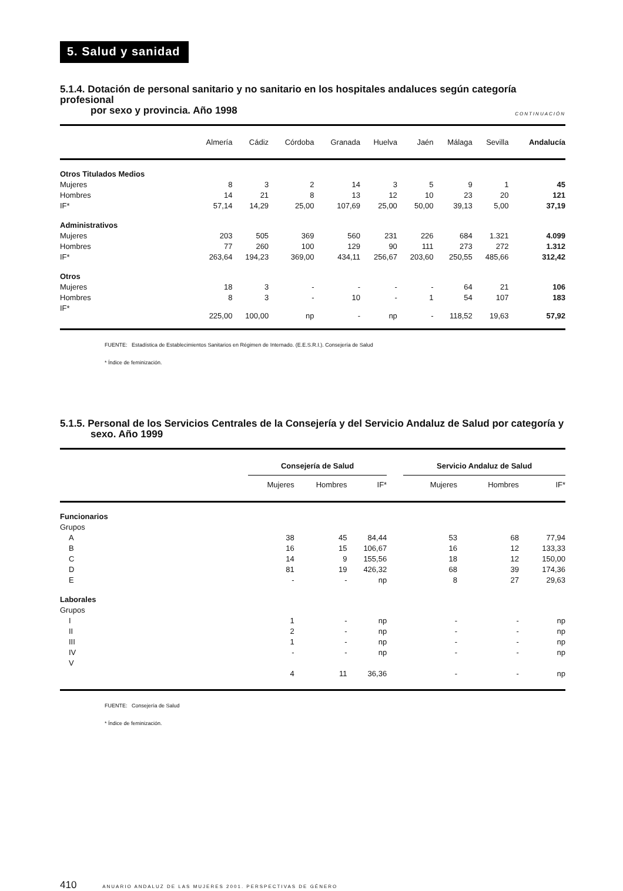5. Salud y sanidad
5.1.4. Dotación de personal sanitario y no sanitario en los hospitales andaluces según categoría profesional
por sexo y provincia. Año 1998 CONTINUACIÓN
| | Almería | Cádiz | Córdoba | Granada | Huelva | Jaén | Málaga | Sevilla | Andalucía |
| --- | --- | --- | --- | --- | --- | --- | --- | --- | --- |
| Otros Titulados Medios | | | | | | | | | |
| Mujeres | 8 | 3 | 2 | 14 | 3 | 5 | 9 | 1 | 45 |
| Hombres | 14 | 21 | 8 | 13 | 12 | 10 | 23 | 20 | 121 |
| IF* | 57,14 | 14,29 | 25,00 | 107,69 | 25,00 | 50,00 | 39,13 | 5,00 | 37,19 |
| Administrativos | | | | | | | | | |
| Mujeres | 203 | 505 | 369 | 560 | 231 | 226 | 684 | 1.321 | 4.099 |
| Hombres | 77 | 260 | 100 | 129 | 90 | 111 | 273 | 272 | 1.312 |
| IF* | 263,64 | 194,23 | 369,00 | 434,11 | 256,67 | 203,60 | 250,55 | 485,66 | 312,42 |
| Otros | | | | | | | | | |
| Mujeres | 18 | 3 | - | - | - | - | 64 | 21 | 106 |
| Hombres | 8 | 3 | - | 10 | - | 1 | 54 | 107 | 183 |
| IF* | 225,00 | 100,00 | np | - | np | - | 118,52 | 19,63 | 57,92 |
FUENTE: Estadística de Establecimientos Sanitarios en Régimen de Internado. (E.E.S.R.I.). Consejería de Salud
* Índice de feminización.
5.1.5. Personal de los Servicios Centrales de la Consejería y del Servicio Andaluz de Salud por categoría y
sexo. Año 1999
| | Consejería de Salud | | | | Servicio Andaluz de Salud | | |
| --- | --- | --- | --- | --- | --- | --- | --- |
| | Mujeres | Hombres | IF* | | Mujeres | Hombres | IF* |
| Funcionarios | | | | | | | |
| Grupos | | | | | | | |
| A | 38 | 45 | 84,44 | | 53 | 68 | 77,94 |
| B | 16 | 15 | 106,67 | | 16 | 12 | 133,33 |
| C | 14 | 9 | 155,56 | | 18 | 12 | 150,00 |
| D | 81 | 19 | 426,32 | | 68 | 39 | 174,36 |
| E | - | - | np | | 8 | 27 | 29,63 |
| Laborales | | | | | | | |
| Grupos | | | | | | | |
| I | 1 | - | np | | - | - | np |
| II | 2 | - | np | | - | - | np |
| III | 1 | - | np | | - | - | np |
| IV | - | - | np | | - | - | np |
| V | 4 | 11 | 36,36 | | - | - | np |
FUENTE: Consejería de Salud
* Índice de feminización.
410 ANUARIO ANDALUZ DE LAS MUJERES 2001. PERSPECTIVAS DE GÉNERO